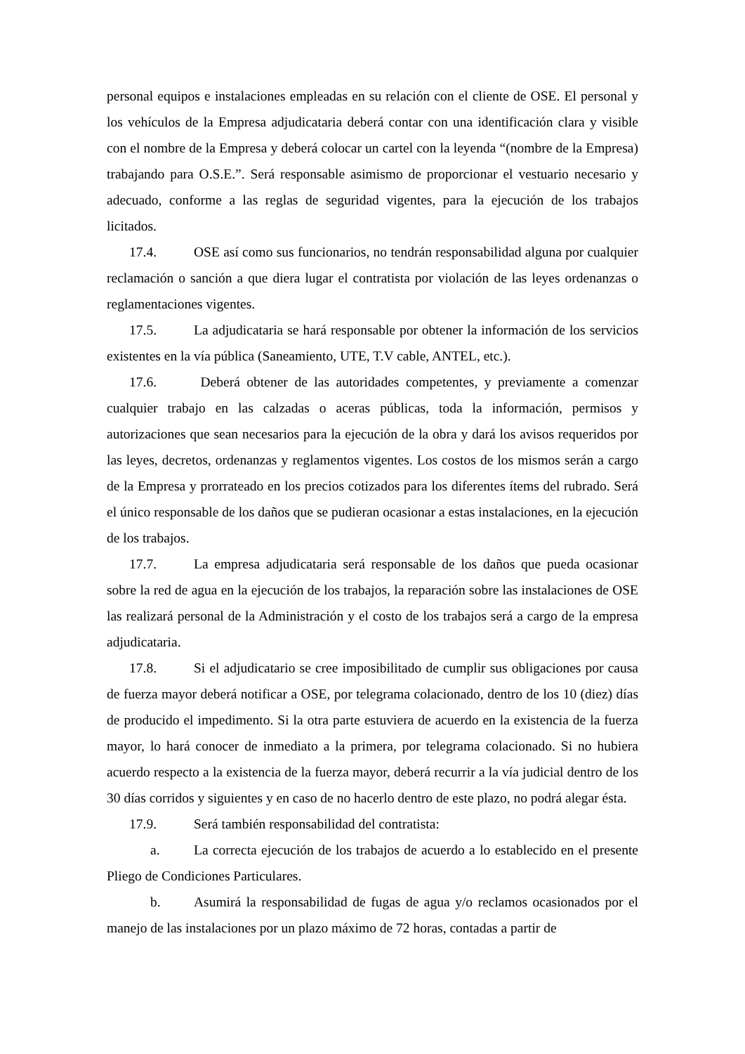personal equipos e instalaciones empleadas en su relación con el cliente de OSE. El personal y los vehículos de la Empresa adjudicataria deberá contar con una identificación clara y visible con el nombre de la Empresa y deberá colocar un cartel con la leyenda “(nombre de la Empresa) trabajando para O.S.E.”. Será responsable asimismo de proporcionar el vestuario necesario y adecuado, conforme a las reglas de seguridad vigentes, para la ejecución de los trabajos licitados.
17.4. OSE así como sus funcionarios, no tendrán responsabilidad alguna por cualquier reclamación o sanción a que diera lugar el contratista por violación de las leyes ordenanzas o reglamentaciones vigentes.
17.5. La adjudicataria se hará responsable por obtener la información de los servicios existentes en la vía pública (Saneamiento, UTE, T.V cable, ANTEL, etc.).
17.6. Deberá obtener de las autoridades competentes, y previamente a comenzar cualquier trabajo en las calzadas o aceras públicas, toda la información, permisos y autorizaciones que sean necesarios para la ejecución de la obra y dará los avisos requeridos por las leyes, decretos, ordenanzas y reglamentos vigentes. Los costos de los mismos serán a cargo de la Empresa y prorrateado en los precios cotizados para los diferentes ítems del rubrado. Será el único responsable de los daños que se pudieran ocasionar a estas instalaciones, en la ejecución de los trabajos.
17.7. La empresa adjudicataria será responsable de los daños que pueda ocasionar sobre la red de agua en la ejecución de los trabajos, la reparación sobre las instalaciones de OSE las realizará personal de la Administración y el costo de los trabajos será a cargo de la empresa adjudicataria.
17.8. Si el adjudicatario se cree imposibilitado de cumplir sus obligaciones por causa de fuerza mayor deberá notificar a OSE, por telegrama colacionado, dentro de los 10 (diez) días de producido el impedimento. Si la otra parte estuviera de acuerdo en la existencia de la fuerza mayor, lo hará conocer de inmediato a la primera, por telegrama colacionado. Si no hubiera acuerdo respecto a la existencia de la fuerza mayor, deberá recurrir a la vía judicial dentro de los 30 días corridos y siguientes y en caso de no hacerlo dentro de este plazo, no podrá alegar ésta.
17.9. Será también responsabilidad del contratista:
a. La correcta ejecución de los trabajos de acuerdo a lo establecido en el presente Pliego de Condiciones Particulares.
b. Asumirá la responsabilidad de fugas de agua y/o reclamos ocasionados por el manejo de las instalaciones por un plazo máximo de 72 horas, contadas a partir de